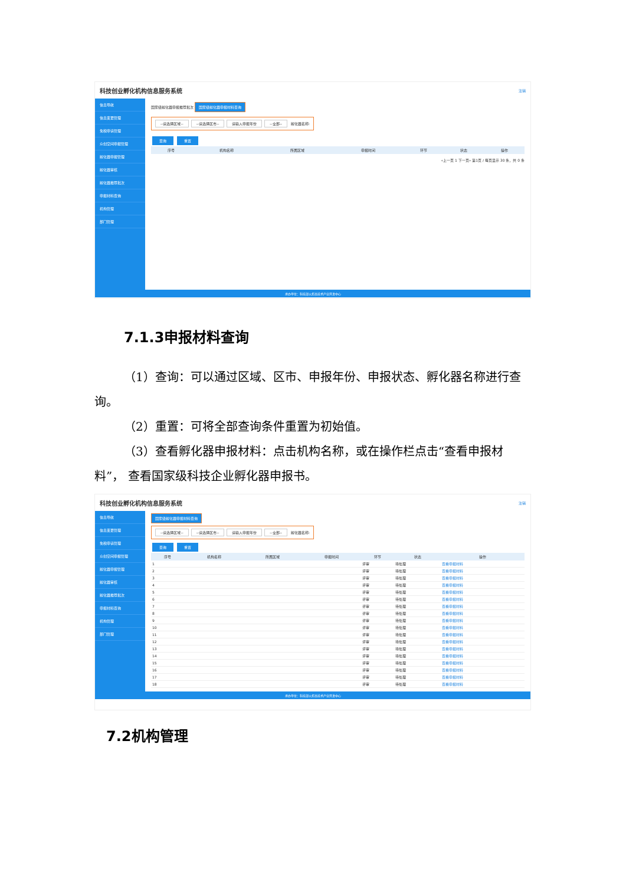科技创业孵化机构信息服务系统 注销
信息导航
信息变更管理
免税申请管理
众创空间申报管理
孵化器申报管理
孵化器审核
孵化器推荐批次
申报材料查询
机构管理
部门管理
国家级孵化器申报推荐批次 国家级孵化器申报材料查询
--请选择区域-- --请选择区市-- 请输入申报年份 --全部-- 孵化器名称:
查询 重置
| 序号 | 机构名称 | 所属区域 | 申报时间 | 环节 | 状态 | 操作 |
| --- | --- | --- | --- | --- | --- | --- |
«上一页 1 下一页» 第1页 / 每页显示 30 条，共 0 条
承办单位：科技部火炬高技术产业开发中心
7.1.3申报材料查询
（1）查询：可以通过区域、区市、申报年份、申报状态、孵化器名称进行查询。
（2）重置：可将全部查询条件重置为初始值。
（3）查看孵化器申报材料：点击机构名称，或在操作栏点击“查看申报材料”， 查看国家级科技企业孵化器申报书。
科技创业孵化机构信息服务系统 注销
信息导航
信息变更管理
免税申请管理
众创空间申报管理
孵化器申报管理
孵化器审核
孵化器推荐批次
申报材料查询
机构管理
部门管理
国家级孵化器申报材料查询
--请选择区域-- --请选择区市-- 请输入申报年份 --全部-- 孵化器名称:
查询 重置
| 序号 | 机构名称 | 所属区域 | 申报时间 | 环节 | 状态 | 操作 |
| --- | --- | --- | --- | --- | --- | --- |
| 1 | | | | 评审 | 待处理 | 查看申报材料 |
| 2 | | | | 评审 | 待处理 | 查看申报材料 |
| 3 | | | | 评审 | 待处理 | 查看申报材料 |
| 4 | | | | 评审 | 待处理 | 查看申报材料 |
| 5 | | | | 评审 | 待处理 | 查看申报材料 |
| 6 | | | | 评审 | 待处理 | 查看申报材料 |
| 7 | | | | 评审 | 待处理 | 查看申报材料 |
| 8 | | | | 评审 | 待处理 | 查看申报材料 |
| 9 | | | | 评审 | 待处理 | 查看申报材料 |
| 10 | | | | 评审 | 待处理 | 查看申报材料 |
| 11 | | | | 评审 | 待处理 | 查看申报材料 |
| 12 | | | | 评审 | 待处理 | 查看申报材料 |
| 13 | | | | 评审 | 待处理 | 查看申报材料 |
| 14 | | | | 评审 | 待处理 | 查看申报材料 |
| 15 | | | | 评审 | 待处理 | 查看申报材料 |
| 16 | | | | 评审 | 待处理 | 查看申报材料 |
| 17 | | | | 评审 | 待处理 | 查看申报材料 |
| 18 | | | | 评审 | 待处理 | 查看申报材料 |
承办单位：科技部火炬高技术产业开发中心
7.2机构管理